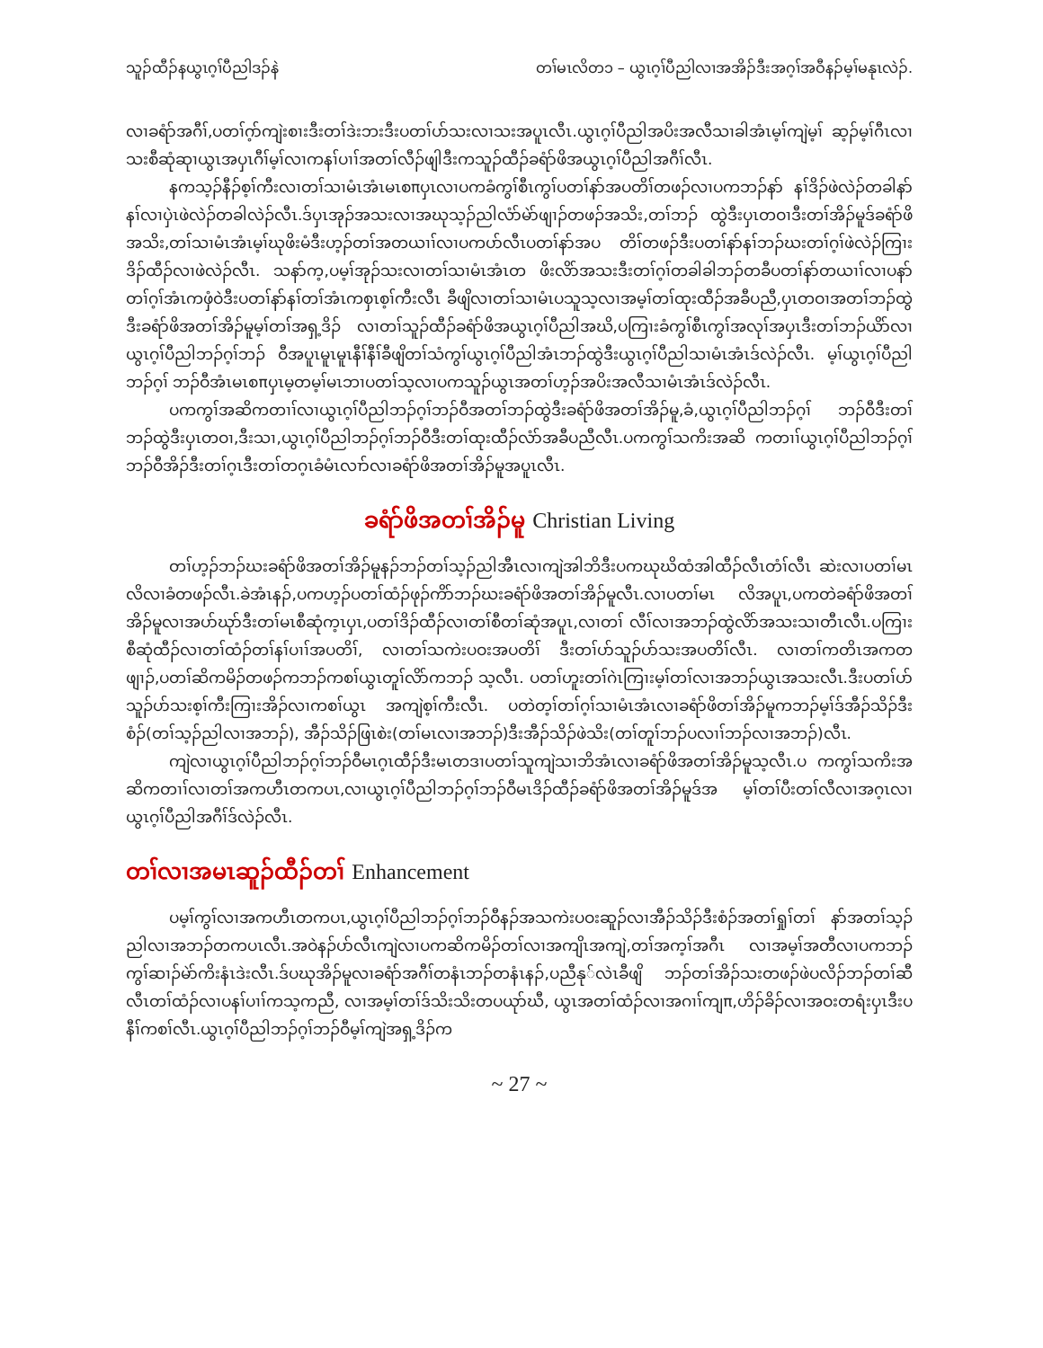သူၣ်ထီၣ်နယွၤဂ့ၢ်ပီညါဒၣ်နဲ တၢ်မၤလိတ၁ – ယွၤဂ့ၢ်ပီညါလၢအအိၣ်ဒီးအဂ့ၢ်အဝီနၣ်မ့ၢ်မနုၤလဲၣ်.
လၢခရံာ်အဂီၢ်,ပတၢ်ဂ့ာ်ကျဲးစၢးဒီးတၢ်ဒဲးဘးဒီးပတၢ်ပာ်သးလၢသးအပူၤလီၤ.ယွၤဂ့ၢ်ပီညါအပိးအလီသၢခါအံၤမ့ၢ်ကျဲမ့ၢ် ဆ့ၣ်မ့ၢ်ဂီၤလၢသးစီဆုံဆုၢယွၤအပှၤဂီၢ်မ့ၢ်လၢကနၢ်ပၢၢ်အတၢ်လီၣ်ဖျါဒီးကသူၣ်ထီၣ်ခရံာ်ဖိအယွၤဂ့ၢ်ပီညါအဂီၢ်လီၤ.
နကသ့ၣ်နီၣ်စ့ၢ်ကီးလၢတၢ်သၢမံၤအံၤမၤစπပှၤလၢပကခံကွၢ်စီၤကွၢ်ပတၢ်နာ်အပတိၢ်တဖၣ်လၢပကဘၣ်နာ် နၢ်ဒိၣ်ဖဲလဲၣ်တခါနာ်နၢ်လၢပှဲၤဖဲလဲၣ်တခါလဲၣ်လီၤ.ဒ်ပှၤအုၣ်အသးလၢအဃုသ့ၣ်ညါလံာ်မဲာ်ဖျၢၣ်တဖၣ်အသိး,တၢ်ဘၣ် ထွဲဒီးပှၤတဝၢဒီးတၢ်အိၣ်မူဒ်ခရံာ်ဖိအသိး,တၢ်သၢမံၤအံၤမ့ၢ်ဃုဖိးမံဒီးဟ့ၣ်တၢ်အတယၢၢ်လၢပကပာ်လီၤပတၢ်နာ်အပ တိၢ်တဖၣ်ဒီးပတၢ်နာ်နၢ်ဘၣ်ဃးတၢ်ဂ့ၢ်ဖဲလဲၣ်ကြၢးဒိၣ်ထီၣ်လၢဖဲလဲၣ်လီၤ. သနာ်က့,ပမ့ၢ်အုၣ်သးလၢတၢ်သၢမံၤအံၤတ ဖိးလိာ်အသးဒီးတၢ်ဂ့ၢ်တခါခါဘၣ်တခီပတၢ်နာ်တယၢၢ်လၢပနာ်တၢ်ဂ့ၢ်အံၤကဖှံဝဲဒီးပတၢ်နာ်နၢ်တၢ်အံၤကစှၤစ့ၢ်ကီးလီၤ ခီဖျိလၢတၢ်သၢမံၤပသူသ့လၢအမ့ၢ်တၢ်ထုးထီၣ်အခီပညီ,ပှၤတဝၢအတၢ်ဘၣ်ထွဲဒီးခရံာ်ဖိအတၢ်အိၣ်မူမ့ၢ်တၢ်အရှ့ဒိၣ် လၢတၢ်သူၣ်ထီၣ်ခရံာ်ဖိအယွၤဂ့ၢ်ပီညါအဃိ,ပကြၢးခံကွၢ်စီၤကွၢ်အလုၢ်အပှၤဒီးတၢ်ဘၣ်ယိာ်လၢယွၤဂ့ၢ်ပီညါဘၣ်ဂ့ၢ်ဘၣ် ဝီအပူၤမူၤမူၤနီၢ်နီၢ်ခီဖျိတၢ်သံကွၢ်ယွၤဂ့ၢ်ပီညါအံၤဘၣ်ထွဲဒီးယွၤဂ့ၢ်ပီညါသၢမံၤအံၤဒ်လဲၣ်လီၤ. မ့ၢ်ယွၤဂ့ၢ်ပီညါဘၣ်ဂ့ၢ် ဘၣ်ဝီအံၤမၤစπပှၤမ့တမ့ၢ်မၤဘၢပတၢ်သ့လၢပကသူၣ်ယွၤအတၢ်ဟ့ၣ်အပိးအလီသၢမံၤအံၤဒ်လဲၣ်လီၤ.
ပကကွၢ်အဆိကတၢၢ်လၢယွၤဂ့ၢ်ပီညါဘၣ်ဂ့ၢ်ဘၣ်ဝီအတၢ်ဘၣ်ထွဲဒီးခရံာ်ဖိအတၢ်အိၣ်မူ,ခံ,ယွၤဂ့ၢ်ပီညါဘၣ်ဂ့ၢ် ဘၣ်ဝီဒီးတၢ်ဘၣ်ထွဲဒီးပှၤတဝၢ,ဒီးသၢ,ယွၤဂ့ၢ်ပီညါဘၣ်ဂ့ၢ်ဘၣ်ဝီဒီးတၢ်ထုးထီၣ်လံာ်အခီပညီလီၤ.ပကကွၢ်သကိးအဆိ ကတၢၢ်ယွၤဂ့ၢ်ပီညါဘၣ်ဂ့ၢ်ဘၣ်ဝီအိၣ်ဒီးတၢ်ဂ့ၤဒီးတၢ်တဂ့ၤခံမံၤလၢာ်လၢခရံာ်ဖိအတၢ်အိၣ်မူအပူၤလီၤ.
ခရံာ်ဖိအတၢ်အိၣ်မူ Christian Living
တၢ်ဟ့ၣ်ဘၣ်ဃးခရံာ်ဖိအတၢ်အိၣ်မူနၣ်ဘၣ်တၢ်သ့ၣ်ညါအီၤလၢကျဲအါဘိဒီးပကဃုဃိထံအါထီၣ်လီၤတံၢ်လီၤ ဆဲးလၢပတၢ်မၤလိလၢခံတဖၣ်လီၤ.ခဲအံၤနၣ်,ပကဟ့ၣ်ပတၢ်ထံၣ်ဖုၣ်ကိာ်ဘၣ်ဃးခရံာ်ဖိအတၢ်အိၣ်မူလီၤ.လၢပတၢ်မၤ လိအပူၤ,ပကတဲခရံာ်ဖိအတၢ်အိၣ်မူလၢအပာ်ဃုာ်ဒီးတၢ်မၤစီဆုံက့ၤပှၤ,ပတၢ်ဒိၣ်ထီၣ်လၢတၢ်စီတၢ်ဆုံအပူၤ,လၢတၢ် လီၢ်လၢအဘၣ်ထွဲလိာ်အသးသၢတီၤလီၤ.ပကြၢးစီဆုံထီၣ်လၢတၢ်ထံၣ်တၢ်နၢ်ပၢၢ်အပတိၢ်, လၢတၢ်သကဲးပဝးအပတိၢ် ဒီးတၢ်ပာ်သူၣ်ပာ်သးအပတိၢ်လီၤ. လၢတၢ်ကတိၤအကတဖျၢၣ်,ပတၢ်ဆိကမိၣ်တဖၣ်ကဘၣ်ကစၢ်ယွၤတူၢ်လိာ်ကဘၣ် သ့လီၤ. ပတၢ်ဟူးတၢ်ဂဲၤကြၢးမ့ၢ်တၢ်လၢအဘၣ်ယွၤအသးလီၤ.ဒီးပတၢ်ပာ်သူၣ်ပာ်သးစ့ၢ်ကီးကြၢးအိၣ်လၢကစၢ်ယွၤ အကျဲစ့ၢ်ကီးလီၤ. ပတဲတ့ၢ်တၢ်ဂ့ၢ်သၢမံၤအံၤလၢခရံာ်ဖိတၢ်အိၣ်မူကဘၣ်မ့ၢ်ဒ်အီၣ်သိၣ်ဒီးစံၣ်(တၢ်သ့ၣ်ညါလၢအဘၣ်), အီၣ်သိၣ်ဖြၤစဲး(တၢ်မၤလၢအဘၣ်)ဒီးအီၣ်သိၣ်ဖဲသိး(တၢ်တူၢ်ဘၣ်ပလၢၢ်ဘၣ်လၢအဘၣ်)လီၤ.
ကျဲလၢယွၤဂ့ၢ်ပီညါဘၣ်ဂ့ၢ်ဘၣ်ဝီမၤဂ့ၤထီၣ်ဒီးမၤတဒၢပတၢ်သူကျဲသၢဘိအံၤလၢခရံာ်ဖိအတၢ်အိၣ်မူသ့လီၤ.ပ ကကွၢ်သကိးအဆိကတၢၢ်လၢတၢ်အကဟီၤတကပၤ,လၢယွၤဂ့ၢ်ပီညါဘၣ်ဂ့ၢ်ဘၣ်ဝီမၤဒိၣ်ထီၣ်ခရံာ်ဖိအတၢ်အိၣ်မူဒ်အ မ့ၢ်တၢ်ပီးတၢ်လီလၢအဂ့ၤလၢယွၤဂ့ၢ်ပီညါအဂီၢ်ဒ်လဲၣ်လီၤ.
တၢ်လၢအမၤဆူၣ်ထီၣ်တၢ် Enhancement
ပမ့ၢ်ကွၢ်လၢအကဟီၤတကပၤ,ယွၤဂ့ၢ်ပီညါဘၣ်ဂ့ၢ်ဘၣ်ဝီနၣ်အသကဲးပဝးဆူၣ်လၢအီၣ်သိၣ်ဒီးစံၣ်အတၢ်ရှုၢ်တၢ် နာ်အတၢ်သ့ၣ်ညါလၢအဘၣ်တကပၤလီၤ.အဝဲနၣ်ပာ်လီၤကျဲလၢပကဆိကမိၣ်တၢ်လၢအကျိၤအကျဲ,တၢ်အက့ၢ်အဂီၤ လၢအမ့ၢ်အတီလၢပကဘၣ်ကွၢ်ဆၢၣ်မဲာ်ကိးနံၤဒဲးလီၤ.ဒ်ပဃုအိၣ်မူလၢခရံာ်အဂီၢ်တနံၤဘၣ်တနံၤနၣ်,ပညီနု်လဲၤခီဖျိ ဘၣ်တၢ်အိၣ်သးတဖၣ်ဖဲပလိၣ်ဘၣ်တၢ်ဆီလီၤတၢ်ထံၣ်လၢပနၢ်ပၢၢ်ကသ့ကညီ, လၢအမ့ၢ်တၢ်ဒ်သိးသိးတပယုာ်ဃီ, ယွၤအတၢ်ထံၣ်လၢအဂၢၢ်ကျπ,ဟိၣ်ခိၣ်လၢအဝးတရံးပှၤဒီးပနီၢ်ကစၢ်လီၤ.ယွၤဂ့ၢ်ပီညါဘၣ်ဂ့ၢ်ဘၣ်ဝီမ့ၢ်ကျဲအရှ့ဒိၣ်က
~ 27 ~